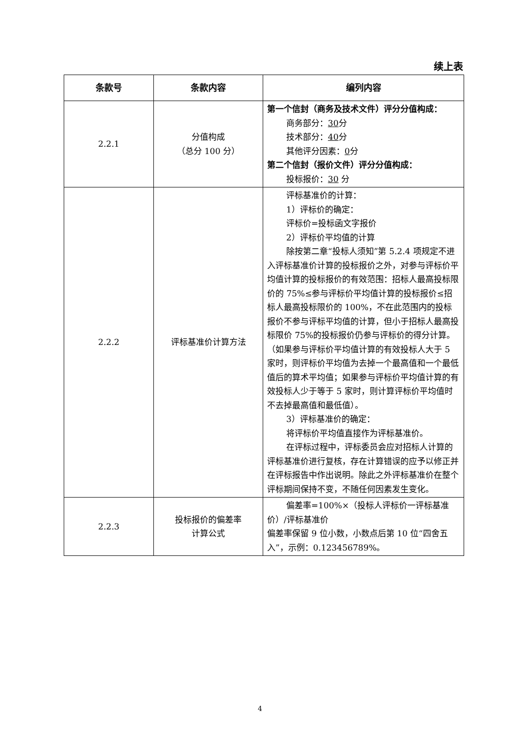续上表
| 条款号 | 条款内容 | 编列内容 |
| --- | --- | --- |
| 2.2.1 | 分值构成 （总分 100 分） | 第一个信封（商务及技术文件）评分分值构成： 商务部分： 30 分 技术部分： 40 分 其他评分因素： 0 分 第二个信封（报价文件）评分分值构成： 投标报价： 30 分 |
| 2.2.2 | 评标基准价计算方法 | 评标基准价的计算： 1）评标价的确定： 评标价=投标函文字报价 2）评标价平均值的计算 除按第二章“投标人须知”第 5.2.4 项规定不进入评标基准价计算的投标报价之外，对参与评标价平均值计算的投标报价的有效范围：招标人最高投标限价的 75%≤参与评标价平均值计算的投标报价≤招标人最高投标限价的 100%，不在此范围内的投标报价不参与评标平均值的计算，但小于招标人最高投标限价 75%的投标报价仍参与评标价的得分计算。（如果参与评标价平均值计算的有效投标人大于 5 家时，则评标价平均值为去掉一个最高值和一个最低值后的算术平均值；如果参与评标价平均值计算的有效投标人少于等于 5 家时，则计算评标价平均值时不去掉最高值和最低值）。 3）评标基准价的确定： 将评标价平均值直接作为评标基准价。 在评标过程中，评标委员会应对招标人计算的评标基准价进行复核，存在计算错误的应予以修正并在评标报告中作出说明。除此之外评标基准价在整个评标期间保持不变，不随任何因素发生变化。 |
| 2.2.3 | 投标报价的偏差率 计算公式 | 偏差率=100%×（投标人评标价一评标基准价）/评标基准价 偏差率保留 9 位小数，小数点后第 10 位“四舍五入”，示例：0.123456789%。 |
4